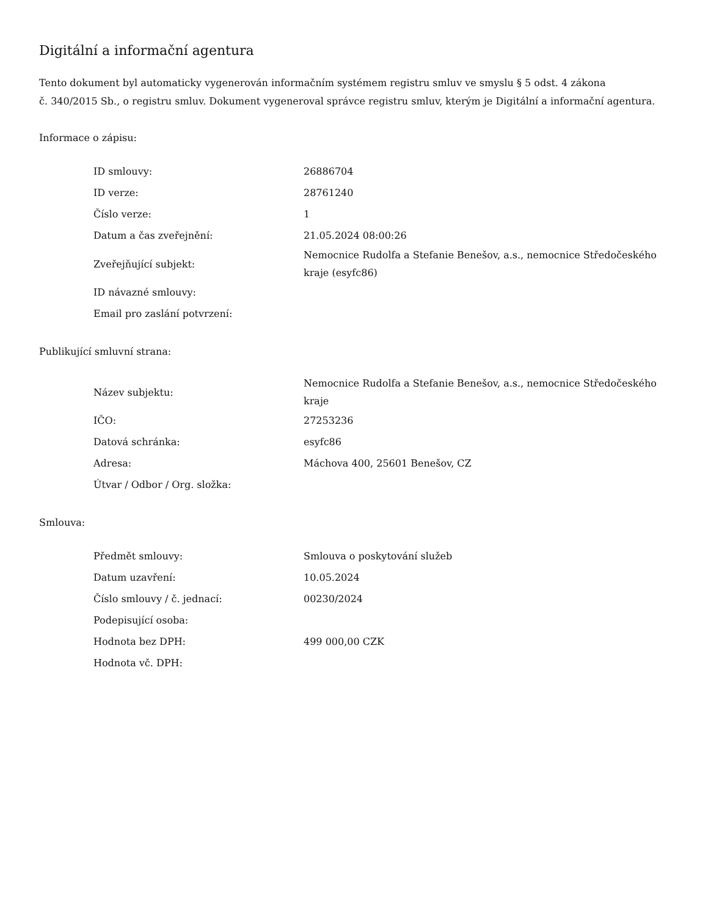Digitální a informační agentura
Tento dokument byl automaticky vygenerován informačním systémem registru smluv ve smyslu § 5 odst. 4 zákona
č. 340/2015 Sb., o registru smluv. Dokument vygeneroval správce registru smluv, kterým je Digitální a informační agentura.
Informace o zápisu:
| ID smlouvy: | 26886704 |
| ID verze: | 28761240 |
| Číslo verze: | 1 |
| Datum a čas zveřejnění: | 21.05.2024 08:00:26 |
| Zveřejňující subjekt: | Nemocnice Rudolfa a Stefanie Benešov, a.s., nemocnice Středočeského kraje (esyfc86) |
| ID návazné smlouvy: | |
| Email pro zaslání potvrzení: | |
Publikující smluvní strana:
| Název subjektu: | Nemocnice Rudolfa a Stefanie Benešov, a.s., nemocnice Středočeského kraje |
| IČO: | 27253236 |
| Datová schránka: | esyfc86 |
| Adresa: | Máchova 400, 25601 Benešov, CZ |
| Útvar / Odbor / Org. složka: | |
Smlouva:
| Předmět smlouvy: | Smlouva o poskytování služeb |
| Datum uzavření: | 10.05.2024 |
| Číslo smlouvy / č. jednací: | 00230/2024 |
| Podepisující osoba: | |
| Hodnota bez DPH: | 499 000,00 CZK |
| Hodnota vč. DPH: | |